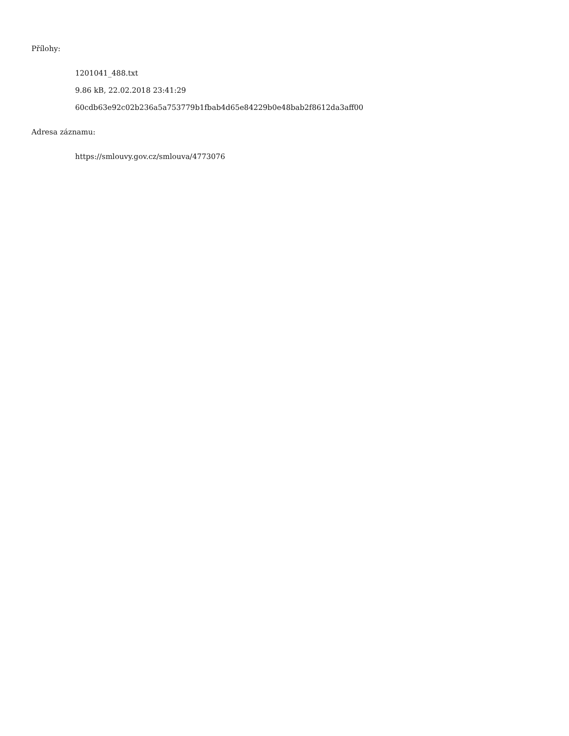Přílohy:
1201041_488.txt
9.86 kB, 22.02.2018 23:41:29
60cdb63e92c02b236a5a753779b1fbab4d65e84229b0e48bab2f8612da3aff00
Adresa záznamu:
https://smlouvy.gov.cz/smlouva/4773076